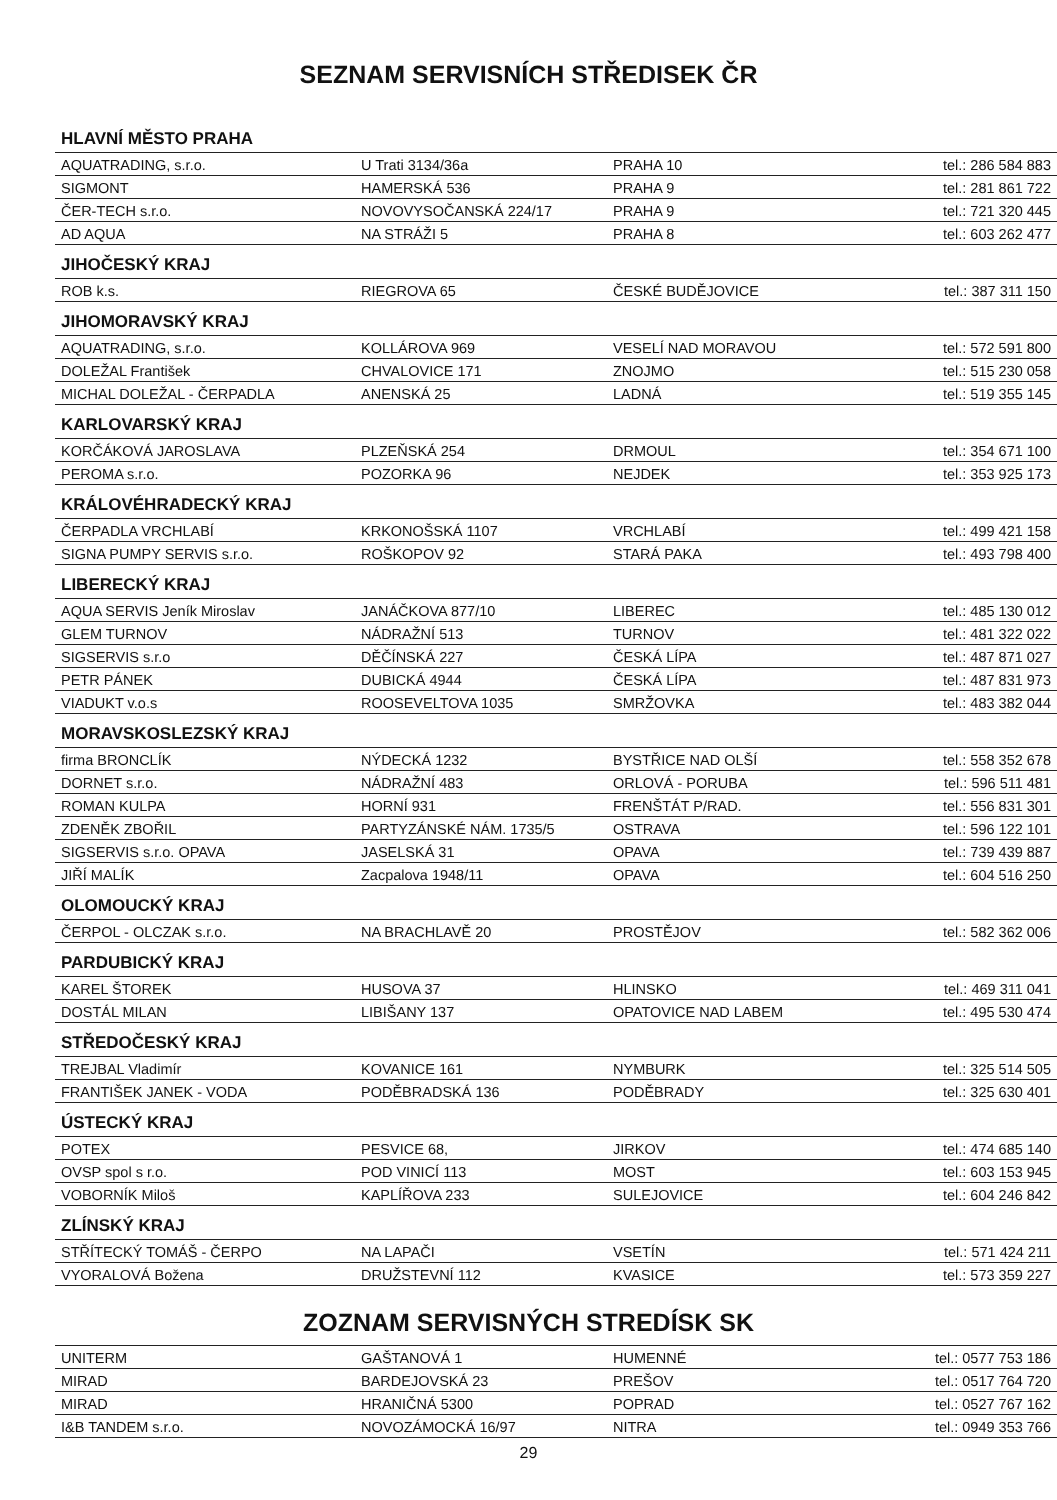SEZNAM SERVISNÍCH STŘEDISEK ČR
| HLAVNÍ MĚSTO PRAHA | | | |
| --- | --- | --- | --- |
| AQUATRADING, s.r.o. | U Trati 3134/36a | PRAHA 10 | tel.: 286 584 883 |
| SIGMONT | HAMERSKÁ 536 | PRAHA 9 | tel.: 281 861 722 |
| ČER-TECH s.r.o. | NOVOVYSOČANSKÁ 224/17 | PRAHA 9 | tel.: 721 320 445 |
| AD AQUA | NA STRÁŽI 5 | PRAHA 8 | tel.: 603 262 477 |
| JIHOČESKÝ KRAJ | | | |
| ROB k.s. | RIEGROVA 65 | ČESKÉ BUDĚJOVICE | tel.: 387 311 150 |
| JIHOMORAVSKÝ KRAJ | | | |
| AQUATRADING, s.r.o. | KOLLÁROVA 969 | VESELÍ NAD MORAVOU | tel.: 572 591 800 |
| DOLEŽAL František | CHVALOVICE 171 | ZNOJMO | tel.: 515 230 058 |
| MICHAL DOLEŽAL - ČERPADLA | ANENSKÁ 25 | LADNÁ | tel.: 519 355 145 |
| KARLOVARSKÝ KRAJ | | | |
| KORČÁKOVÁ JAROSLAVA | PLZEŇSKÁ 254 | DRMOUL | tel.: 354 671 100 |
| PEROMA s.r.o. | POZORKA 96 | NEJDEK | tel.: 353 925 173 |
| KRÁLOVÉHRADECKÝ KRAJ | | | |
| ČERPADLA VRCHLABÍ | KRKONOŠSKÁ 1107 | VRCHLABÍ | tel.: 499 421 158 |
| SIGNA PUMPY SERVIS s.r.o. | ROŠKOPOV 92 | STARÁ PAKA | tel.: 493 798 400 |
| LIBERECKÝ KRAJ | | | |
| AQUA SERVIS Jeník Miroslav | JANÁČKOVA 877/10 | LIBEREC | tel.: 485 130 012 |
| GLEM TURNOV | NÁDRAŽNÍ 513 | TURNOV | tel.: 481 322 022 |
| SIGSERVIS s.r.o | DĚČÍNSKÁ 227 | ČESKÁ LÍPA | tel.: 487 871 027 |
| PETR PÁNEK | DUBICKÁ 4944 | ČESKÁ LÍPA | tel.: 487 831 973 |
| VIADUKT v.o.s | ROOSEVELTOVA 1035 | SMRŽOVKA | tel.: 483 382 044 |
| MORAVSKOSLEZSKÝ KRAJ | | | |
| firma BRONCLÍK | NÝDECKÁ 1232 | BYSTŘICE NAD OLŠÍ | tel.: 558 352 678 |
| DORNET s.r.o. | NÁDRAŽNÍ 483 | ORLOVÁ - PORUBA | tel.: 596 511 481 |
| ROMAN KULPA | HORNÍ 931 | FRENŠTÁT P/RAD. | tel.: 556 831 301 |
| ZDENĚK ZBOŘIL | PARTYZÁNSKÉ NÁM. 1735/5 | OSTRAVA | tel.: 596 122 101 |
| SIGSERVIS s.r.o. OPAVA | JASELSKÁ 31 | OPAVA | tel.: 739 439 887 |
| JIŘÍ MALÍK | Zacpalova 1948/11 | OPAVA | tel.: 604 516 250 |
| OLOMOUCKÝ KRAJ | | | |
| ČERPOL - OLCZAK s.r.o. | NA BRACHLAVĚ 20 | PROSTĚJOV | tel.: 582 362 006 |
| PARDUBICKÝ KRAJ | | | |
| KAREL ŠTOREK | HUSOVA 37 | HLINSKO | tel.: 469 311 041 |
| DOSTÁL MILAN | LIBIŠANY 137 | OPATOVICE NAD LABEM | tel.: 495 530 474 |
| STŘEDOČESKÝ KRAJ | | | |
| TREJBAL Vladimír | KOVANICE 161 | NYMBURK | tel.: 325 514 505 |
| FRANTIŠEK JANEK - VODA | PODĚBRADSKÁ 136 | PODĚBRADY | tel.: 325 630 401 |
| ÚSTECKÝ KRAJ | | | |
| POTEX | PESVICE 68, | JIRKOV | tel.: 474 685 140 |
| OVSP spol s r.o. | POD VINICÍ 113 | MOST | tel.: 603 153 945 |
| VOBORNÍK Miloš | KAPLÍŘOVA 233 | SULEJOVICE | tel.: 604 246 842 |
| ZLÍNSKÝ KRAJ | | | |
| STŘÍTECKÝ TOMÁŠ - ČERPO | NA LAPAČI | VSETÍN | tel.: 571 424 211 |
| VYORALOVÁ Božena | DRUŽSTEVNÍ 112 | KVASICE | tel.: 573 359 227 |
ZOZNAM SERVISNÝCH STREDÍSK SK
| UNITERM | GAŠTANOVÁ 1 | HUMENNÉ | tel.: 0577 753 186 |
| MIRAD | BARDEJOVSKÁ 23 | PREŠOV | tel.: 0517 764 720 |
| MIRAD | HRANIČNÁ 5300 | POPRAD | tel.: 0527 767 162 |
| I&B TANDEM s.r.o. | NOVOZÁMOCKÁ 16/97 | NITRA | tel.: 0949 353 766 |
29